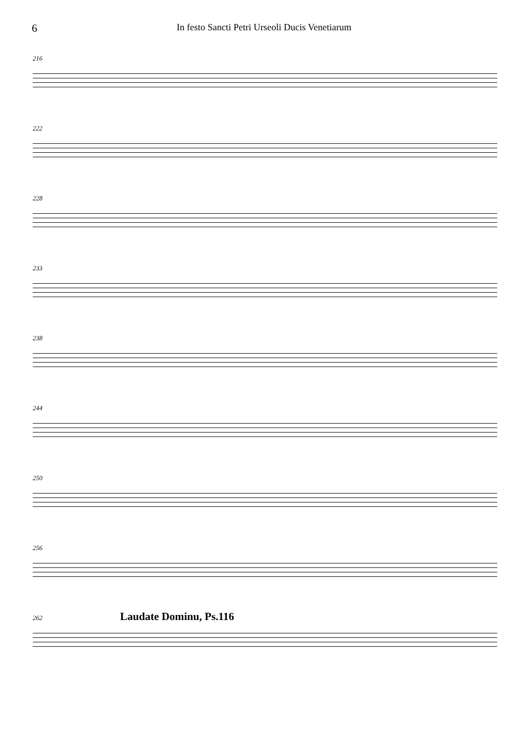6
In festo Sancti Petri Urseoli Ducis Venetiarum
216
222
228
233
238
244
250
256
262 Laudate Dominu, Ps.116